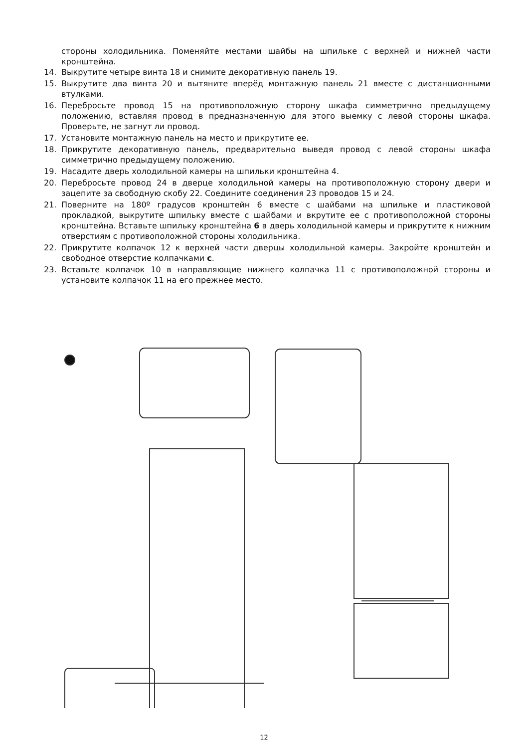стороны холодильника. Поменяйте местами шайбы на шпильке с верхней и нижней части кронштейна.
14. Выкрутите четыре винта 18 и снимите декоративную панель 19.
15. Выкрутите два винта 20 и вытяните вперёд монтажную панель 21 вместе с дистанционными втулками.
16. Перебросьте провод 15 на противоположную сторону шкафа симметрично предыдущему положению, вставляя провод в предназначенную для этого выемку с левой стороны шкафа. Проверьте, не загнут ли провод.
17. Установите монтажную панель на место и прикрутите ее.
18. Прикрутите декоративную панель, предварительно выведя провод с левой стороны шкафа симметрично предыдущему положению.
19. Насадите дверь холодильной камеры на шпильки кронштейна 4.
20. Перебросьте провод 24 в дверце холодильной камеры на противоположную сторону двери и зацепите за свободную скобу 22. Соедините соединения 23 проводов 15 и 24.
21. Поверните на 180º градусов кронштейн 6 вместе с шайбами на шпильке и пластиковой прокладкой, выкрутите шпильку вместе с шайбами и вкрутите ее с противоположной стороны кронштейна. Вставьте шпильку кронштейна 6 в дверь холодильной камеры и прикрутите к нижним отверстиям с противоположной стороны холодильника.
22. Прикрутите колпачок 12 к верхней части дверцы холодильной камеры. Закройте кронштейн и свободное отверстие колпачками c.
23. Вставьте колпачок 10 в направляющие нижнего колпачка 11 с противоположной стороны и установите колпачок 11 на его прежнее место.
12